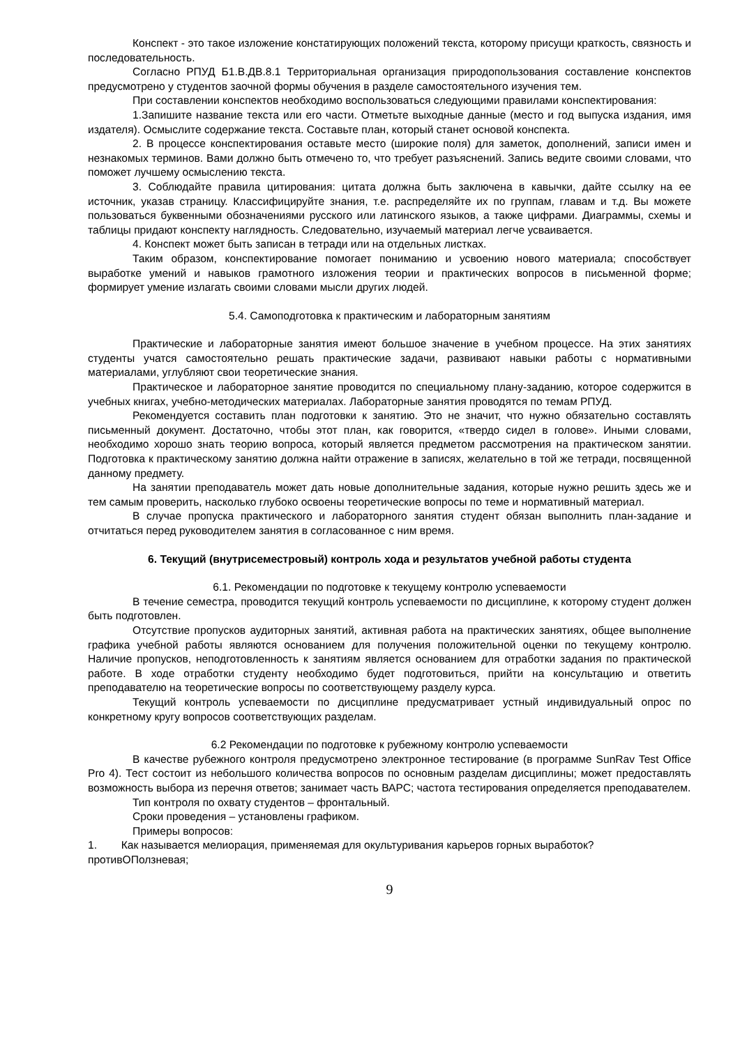Конспект - это такое изложение констатирующих положений текста, которому присущи краткость, связность и последовательность.
Согласно РПУД Б1.В.ДВ.8.1 Территориальная организация природопользования составление конспектов предусмотрено у студентов заочной формы обучения в разделе самостоятельного изучения тем.
При составлении конспектов необходимо воспользоваться следующими правилами конспектирования:
1.Запишите название текста или его части. Отметьте выходные данные (место и год выпуска издания, имя издателя). Осмыслите содержание текста. Составьте план, который станет основой конспекта.
2. В процессе конспектирования оставьте место (широкие поля) для заметок, дополнений, записи имен и незнакомых терминов. Вами должно быть отмечено то, что требует разъяснений. Запись ведите своими словами, что поможет лучшему осмыслению текста.
3. Соблюдайте правила цитирования: цитата должна быть заключена в кавычки, дайте ссылку на ее источник, указав страницу. Классифицируйте знания, т.е. распределяйте их по группам, главам и т.д. Вы можете пользоваться буквенными обозначениями русского или латинского языков, а также цифрами. Диаграммы, схемы и таблицы придают конспекту наглядность. Следовательно, изучаемый материал легче усваивается.
4. Конспект может быть записан в тетради или на отдельных листках.
Таким образом, конспектирование помогает пониманию и усвоению нового материала; способствует выработке умений и навыков грамотного изложения теории и практических вопросов в письменной форме; формирует умение излагать своими словами мысли других людей.
5.4. Самоподготовка к практическим и лабораторным занятиям
Практические и лабораторные занятия имеют большое значение в учебном процессе. На этих занятиях студенты учатся самостоятельно решать практические задачи, развивают навыки работы с нормативными материалами, углубляют свои теоретические знания.
Практическое и лабораторное занятие проводится по специальному плану-заданию, которое содержится в учебных книгах, учебно-методических материалах. Лабораторные занятия проводятся по темам РПУД.
Рекомендуется составить план подготовки к занятию. Это не значит, что нужно обязательно составлять письменный документ. Достаточно, чтобы этот план, как говорится, «твердо сидел в голове». Иными словами, необходимо хорошо знать теорию вопроса, который является предметом рассмотрения на практическом занятии. Подготовка к практическому занятию должна найти отражение в записях, желательно в той же тетради, посвященной данному предмету.
На занятии преподаватель может дать новые дополнительные задания, которые нужно решить здесь же и тем самым проверить, насколько глубоко освоены теоретические вопросы по теме и нормативный материал.
В случае пропуска практического и лабораторного занятия студент обязан выполнить план-задание и отчитаться перед руководителем занятия в согласованное с ним время.
6. Текущий (внутрисеместровый) контроль хода и результатов учебной работы студента
6.1. Рекомендации по подготовке к текущему контролю успеваемости
В течение семестра, проводится текущий контроль успеваемости по дисциплине, к которому студент должен быть подготовлен.
Отсутствие пропусков аудиторных занятий, активная работа на практических занятиях, общее выполнение графика учебной работы являются основанием для получения положительной оценки по текущему контролю. Наличие пропусков, неподготовленность к занятиям является основанием для отработки задания по практической работе. В ходе отработки студенту необходимо будет подготовиться, прийти на консультацию и ответить преподавателю на теоретические вопросы по соответствующему разделу курса.
Текущий контроль успеваемости по дисциплине предусматривает устный индивидуальный опрос по конкретному кругу вопросов соответствующих разделам.
6.2 Рекомендации по подготовке к рубежному контролю успеваемости
В качестве рубежного контроля предусмотрено электронное тестирование (в программе SunRav Test Office Pro 4). Тест состоит из небольшого количества вопросов по основным разделам дисциплины; может предоставлять возможность выбора из перечня ответов; занимает часть ВАРС; частота тестирования определяется преподавателем.
Тип контроля по охвату студентов – фронтальный.
Сроки проведения – установлены графиком.
Примеры вопросов:
1. Как называется мелиорация, применяемая для окультуривания карьеров горных выработок?
противОПолзневая;
9